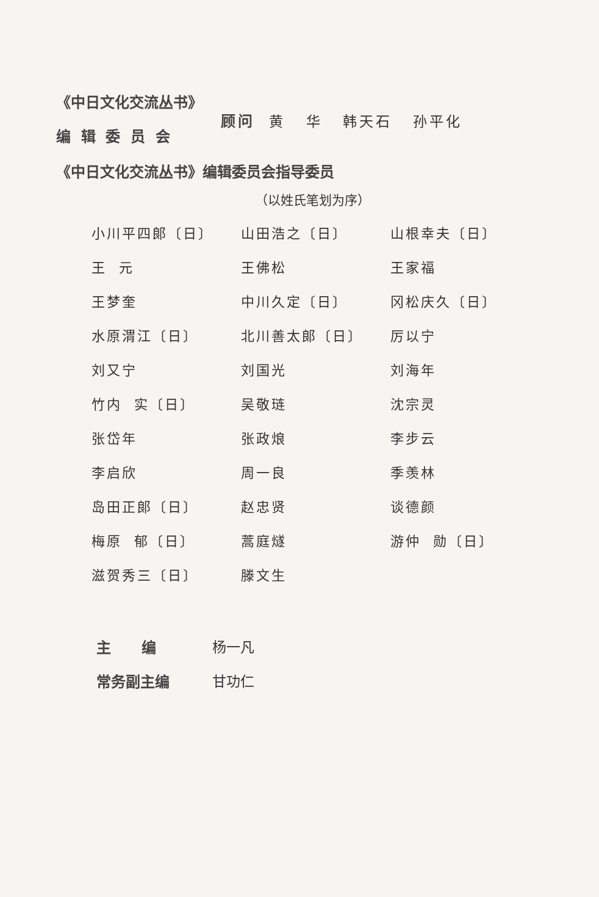《中日文化交流丛书》
编 辑 委 员 会
顾问 黄 华 韩天石 孙平化
《中日文化交流丛书》编辑委员会指导委员
（以姓氏笔划为序）
| 小川平四郎〔日〕 | 山田浩之〔日〕 | 山根幸夫〔日〕 |
| 王 元 | 王佛松 | 王家福 |
| 王梦奎 | 中川久定〔日〕 | 冈松庆久〔日〕 |
| 水原渭江〔日〕 | 北川善太郎〔日〕 | 厉以宁 |
| 刘又宁 | 刘国光 | 刘海年 |
| 竹内 实〔日〕 | 吴敬琏 | 沈宗灵 |
| 张岱年 | 张政烺 | 李步云 |
| 李启欣 | 周一良 | 季羡林 |
| 岛田正郎〔日〕 | 赵忠贤 | 谈德颜 |
| 梅原 郁〔日〕 | 蒿庭燧 | 游仲 勋〔日〕 |
| 滋贺秀三〔日〕 | 滕文生 | |
主 编 杨一凡
常务副主编 甘功仁